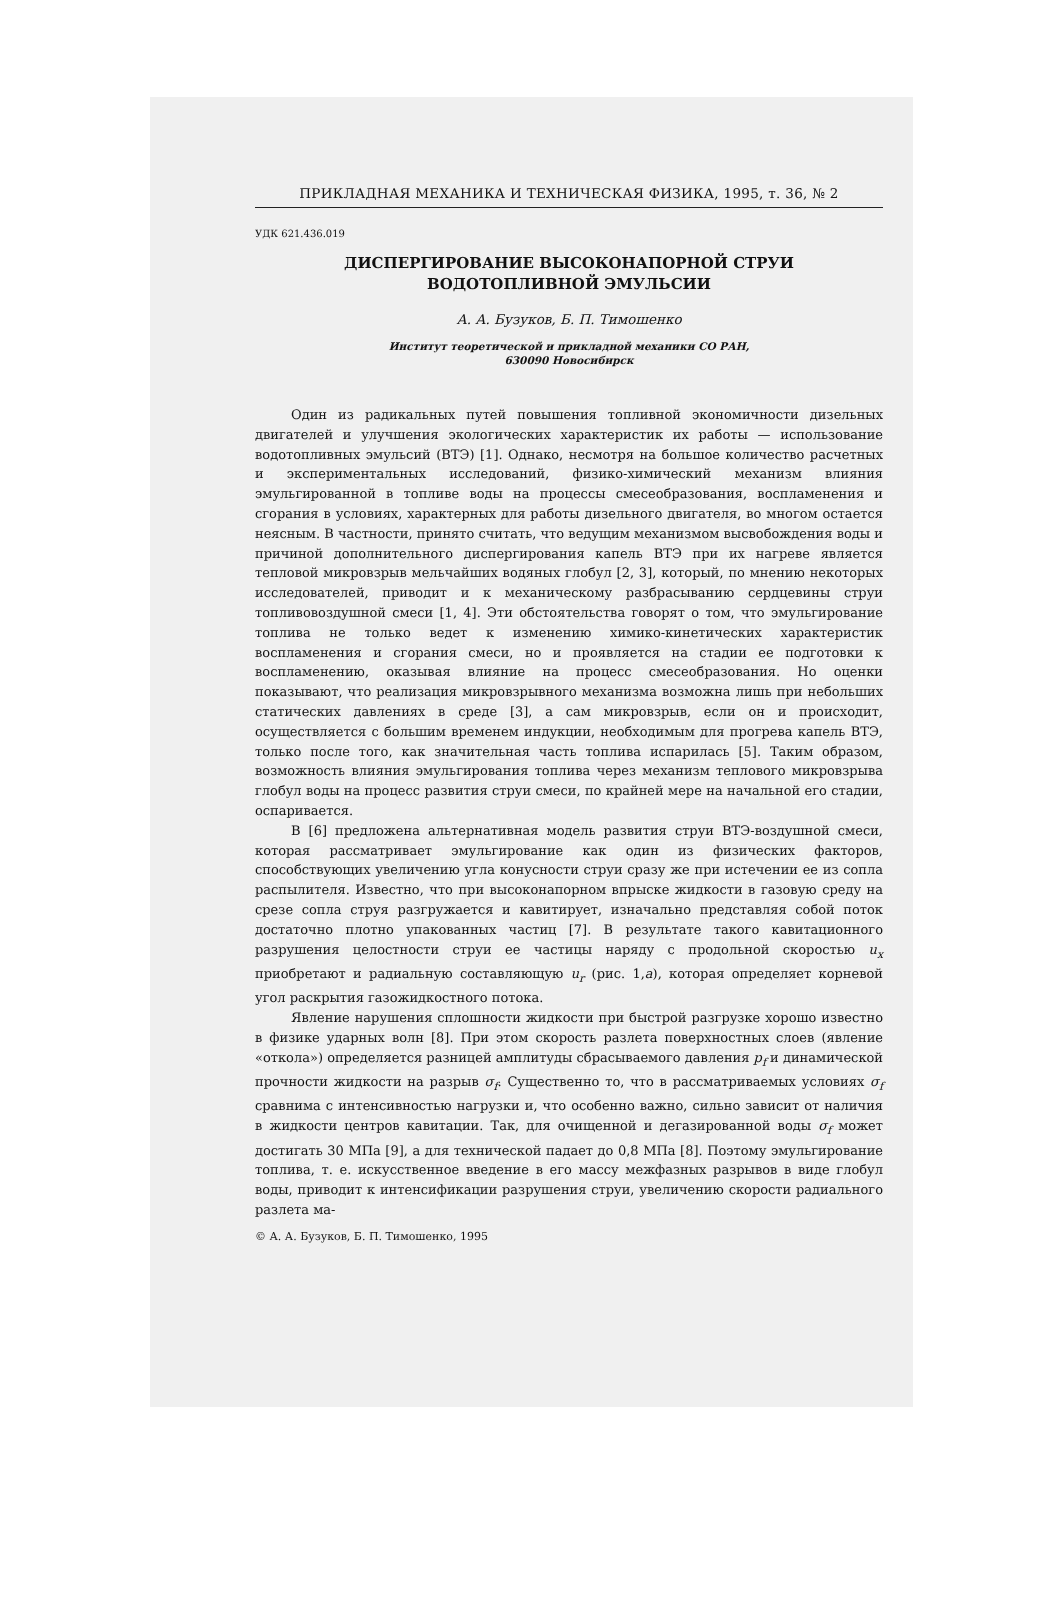ПРИКЛАДНАЯ МЕХАНИКА И ТЕХНИЧЕСКАЯ ФИЗИКА, 1995, т. 36, № 2
УДК 621.436.019
ДИСПЕРГИРОВАНИЕ ВЫСОКОНАПОРНОЙ СТРУИ
ВОДОТОПЛИВНОЙ ЭМУЛЬСИИ
А. А. Бузуков, Б. П. Тимошенко
Институт теоретической и прикладной механики СО РАН,
630090 Новосибирск
Один из радикальных путей повышения топливной экономичности дизельных двигателей и улучшения экологических характеристик их работы — использование водотопливных эмульсий (ВТЭ) [1]. Однако, несмотря на большое количество расчетных и экспериментальных исследований, физико-химический механизм влияния эмульгированной в топливе воды на процессы смесеобразования, воспламенения и сгорания в условиях, характерных для работы дизельного двигателя, во многом остается неясным. В частности, принято считать, что ведущим механизмом высвобождения воды и причиной дополнительного диспергирования капель ВТЭ при их нагреве является тепловой микровзрыв мельчайших водяных глобул [2, 3], который, по мнению некоторых исследователей, приводит и к механическому разбрасыванию сердцевины струи топливовоздушной смеси [1, 4]. Эти обстоятельства говорят о том, что эмульгирование топлива не только ведет к изменению химико-кинетических характеристик воспламенения и сгорания смеси, но и проявляется на стадии ее подготовки к воспламенению, оказывая влияние на процесс смесеобразования. Но оценки показывают, что реализация микровзрывного механизма возможна лишь при небольших статических давлениях в среде [3], а сам микровзрыв, если он и происходит, осуществляется с большим временем индукции, необходимым для прогрева капель ВТЭ, только после того, как значительная часть топлива испарилась [5]. Таким образом, возможность влияния эмульгирования топлива через механизм теплового микровзрыва глобул воды на процесс развития струи смеси, по крайней мере на начальной его стадии, оспаривается.
В [6] предложена альтернативная модель развития струи ВТЭ-воздушной смеси, которая рассматривает эмульгирование как один из физических факторов, способствующих увеличению угла конусности струи сразу же при истечении ее из сопла распылителя. Известно, что при высоконапорном впрыске жидкости в газовую среду на срезе сопла струя разгружается и кавитирует, изначально представляя собой поток достаточно плотно упакованных частиц [7]. В результате такого кавитационного разрушения целостности струи ее частицы наряду с продольной скоростью u<sub>x</sub> приобретают и радиальную составляющую u<sub>r</sub> (рис. 1,a), которая определяет корневой угол раскрытия газожидкостного потока.
Явление нарушения сплошности жидкости при быстрой разгрузке хорошо известно в физике ударных волн [8]. При этом скорость разлета поверхностных слоев (явление «откола») определяется разницей амплитуды сбрасываемого давления p<sub>f</sub> и динамической прочности жидкости на разрыв σ<sub>f</sub>. Существенно то, что в рассматриваемых условиях σ<sub>f</sub> сравнима с интенсивностью нагрузки и, что особенно важно, сильно зависит от наличия в жидкости центров кавитации. Так, для очищенной и дегазированной воды σ<sub>f</sub> может достигать 30 МПа [9], а для технической падает до 0,8 МПа [8]. Поэтому эмульгирование топлива, т. е. искусственное введение в его массу межфазных разрывов в виде глобул воды, приводит к интенсификации разрушения струи, увеличению скорости радиального разлета ма-
© А. А. Бузуков, Б. П. Тимошенко, 1995